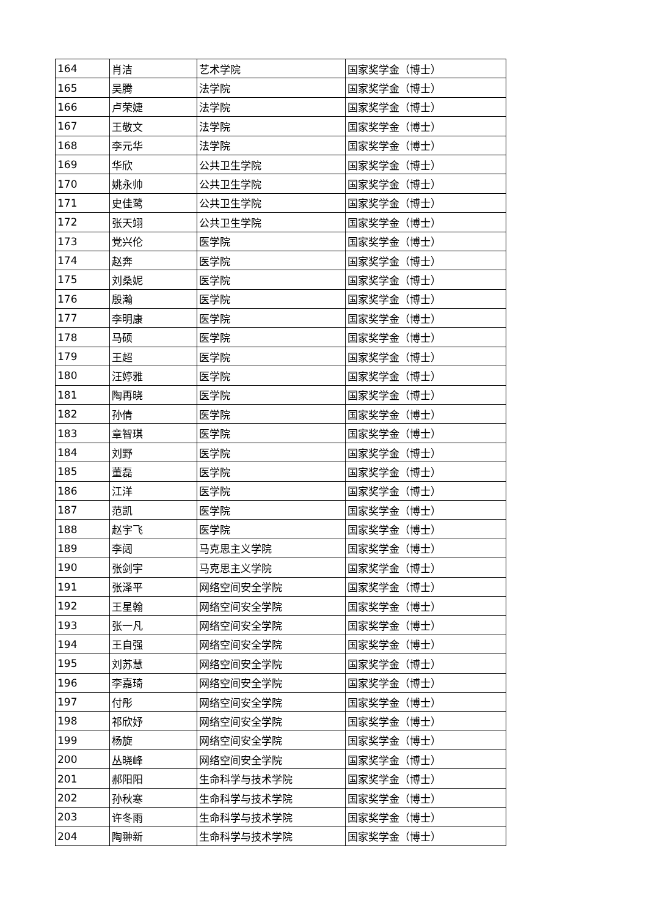| 164 | 肖洁 | 艺术学院 | 国家奖学金（博士） |
| 165 | 吴腾 | 法学院 | 国家奖学金（博士） |
| 166 | 卢荣婕 | 法学院 | 国家奖学金（博士） |
| 167 | 王敬文 | 法学院 | 国家奖学金（博士） |
| 168 | 李元华 | 法学院 | 国家奖学金（博士） |
| 169 | 华欣 | 公共卫生学院 | 国家奖学金（博士） |
| 170 | 姚永帅 | 公共卫生学院 | 国家奖学金（博士） |
| 171 | 史佳鹭 | 公共卫生学院 | 国家奖学金（博士） |
| 172 | 张天翊 | 公共卫生学院 | 国家奖学金（博士） |
| 173 | 党兴伦 | 医学院 | 国家奖学金（博士） |
| 174 | 赵奔 | 医学院 | 国家奖学金（博士） |
| 175 | 刘桑妮 | 医学院 | 国家奖学金（博士） |
| 176 | 殷瀚 | 医学院 | 国家奖学金（博士） |
| 177 | 李明康 | 医学院 | 国家奖学金（博士） |
| 178 | 马硕 | 医学院 | 国家奖学金（博士） |
| 179 | 王超 | 医学院 | 国家奖学金（博士） |
| 180 | 汪婷雅 | 医学院 | 国家奖学金（博士） |
| 181 | 陶再晓 | 医学院 | 国家奖学金（博士） |
| 182 | 孙倩 | 医学院 | 国家奖学金（博士） |
| 183 | 章智琪 | 医学院 | 国家奖学金（博士） |
| 184 | 刘野 | 医学院 | 国家奖学金（博士） |
| 185 | 董磊 | 医学院 | 国家奖学金（博士） |
| 186 | 江洋 | 医学院 | 国家奖学金（博士） |
| 187 | 范凯 | 医学院 | 国家奖学金（博士） |
| 188 | 赵宇飞 | 医学院 | 国家奖学金（博士） |
| 189 | 李阔 | 马克思主义学院 | 国家奖学金（博士） |
| 190 | 张剑宇 | 马克思主义学院 | 国家奖学金（博士） |
| 191 | 张泽平 | 网络空间安全学院 | 国家奖学金（博士） |
| 192 | 王星翰 | 网络空间安全学院 | 国家奖学金（博士） |
| 193 | 张一凡 | 网络空间安全学院 | 国家奖学金（博士） |
| 194 | 王自强 | 网络空间安全学院 | 国家奖学金（博士） |
| 195 | 刘苏慧 | 网络空间安全学院 | 国家奖学金（博士） |
| 196 | 李嘉琦 | 网络空间安全学院 | 国家奖学金（博士） |
| 197 | 付彤 | 网络空间安全学院 | 国家奖学金（博士） |
| 198 | 祁欣妤 | 网络空间安全学院 | 国家奖学金（博士） |
| 199 | 杨旋 | 网络空间安全学院 | 国家奖学金（博士） |
| 200 | 丛晓峰 | 网络空间安全学院 | 国家奖学金（博士） |
| 201 | 郝阳阳 | 生命科学与技术学院 | 国家奖学金（博士） |
| 202 | 孙秋寒 | 生命科学与技术学院 | 国家奖学金（博士） |
| 203 | 许冬雨 | 生命科学与技术学院 | 国家奖学金（博士） |
| 204 | 陶翀新 | 生命科学与技术学院 | 国家奖学金（博士） |